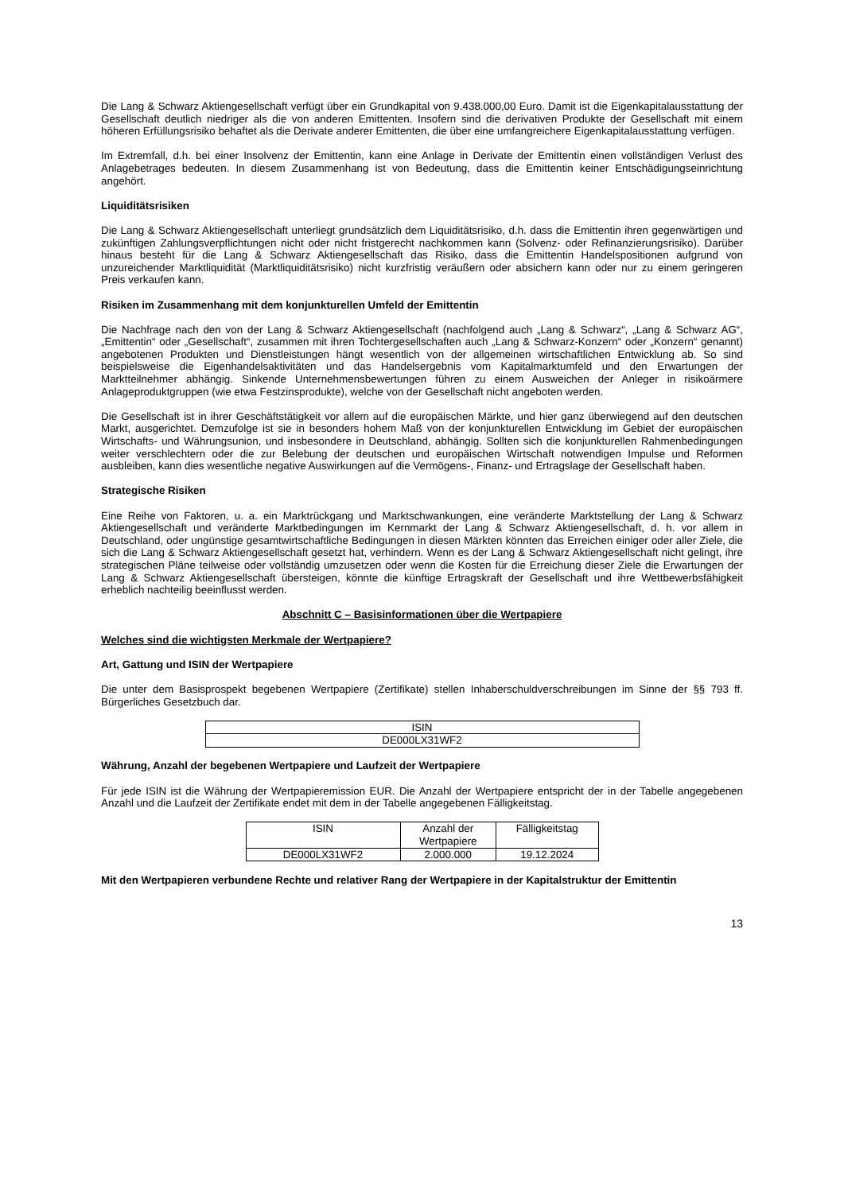Die Lang & Schwarz Aktiengesellschaft verfügt über ein Grundkapital von 9.438.000,00 Euro. Damit ist die Eigen­kapitalausstattung der Gesellschaft deutlich niedriger als die von anderen Emittenten. Insofern sind die derivativen Produkte der Gesellschaft mit einem höheren Erfüllungsrisiko behaftet als die Derivate anderer Emittenten, die über eine umfangreichere Eigenkapitalausstattung verfügen.
Im Extremfall, d.h. bei einer Insolvenz der Emittentin, kann eine Anlage in Derivate der Emittentin einen vollständigen Verlust des Anlagebetrages bedeuten. In diesem Zusammenhang ist von Bedeutung, dass die Emittentin keiner Entschädigungseinrichtung angehört.
Liquiditätsrisiken
Die Lang & Schwarz Aktiengesellschaft unterliegt grundsätzlich dem Liquiditätsrisiko, d.h. dass die Emittentin ihren gegenwärtigen und zukünftigen Zahlungsverpflichtungen nicht oder nicht fristgerecht nachkommen kann (Solvenz- oder Refinanzierungsrisiko). Darüber hinaus besteht für die Lang & Schwarz Aktiengesellschaft das Risiko, dass die Emittentin Handelspositionen aufgrund von unzureichender Marktliquidität (Marktliquiditätsrisiko) nicht kurzfristig veräußern oder absichern kann oder nur zu einem geringeren Preis verkaufen kann.
Risiken im Zusammenhang mit dem konjunkturellen Umfeld der Emittentin
Die Nachfrage nach den von der Lang & Schwarz Aktiengesellschaft (nachfolgend auch „Lang & Schwarz“, „Lang & Schwarz AG“, „Emittentin“ oder „Gesellschaft“, zusammen mit ihren Tochtergesellschaften auch „Lang & Schwarz-Konzern“ oder „Konzern“ genannt) angebotenen Produkten und Dienstleistungen hängt wesentlich von der allgemeinen wirtschaftlichen Entwicklung ab. So sind beispielsweise die Eigenhandelsaktivitäten und das Handelsergebnis vom Kapitalmarktumfeld und den Erwartungen der Marktteilnehmer abhängig. Sinkende Unternehmensbewertungen führen zu einem Ausweichen der Anleger in risikoärmere Anlageproduktgruppen (wie etwa Festzinsprodukte), welche von der Gesellschaft nicht angeboten werden.
Die Gesellschaft ist in ihrer Geschäftstätigkeit vor allem auf die europäischen Märkte, und hier ganz überwiegend auf den deutschen Markt, ausgerichtet. Demzufolge ist sie in besonders hohem Maß von der konjunkturellen Entwicklung im Gebiet der europäischen Wirtschafts- und Währungsunion, und insbesondere in Deutschland, abhängig. Sollten sich die konjunkturellen Rahmenbedingungen weiter verschlechtern oder die zur Belebung der deutschen und europäischen Wirtschaft notwendigen Impulse und Reformen ausbleiben, kann dies wesentliche negative Auswirkungen auf die Vermögens-, Finanz- und Ertragslage der Gesellschaft haben.
Strategische Risiken
Eine Reihe von Faktoren, u. a. ein Marktrückgang und Marktschwankungen, eine veränderte Marktstellung der Lang & Schwarz Aktiengesellschaft und veränderte Marktbedingungen im Kernmarkt der Lang & Schwarz Aktiengesellschaft, d. h. vor allem in Deutschland, oder ungünstige gesamtwirtschaftliche Bedingungen in diesen Märkten könnten das Erreichen einiger oder aller Ziele, die sich die Lang & Schwarz Aktiengesellschaft gesetzt hat, verhindern. Wenn es der Lang & Schwarz Aktiengesellschaft nicht gelingt, ihre strategischen Pläne teilweise oder vollständig umzusetzen oder wenn die Kosten für die Erreichung dieser Ziele die Erwartungen der Lang & Schwarz Aktiengesellschaft übersteigen, könnte die künftige Ertragskraft der Gesellschaft und ihre Wettbewerbsfähigkeit erheblich nachteilig beeinflusst werden.
Abschnitt C – Basisinformationen über die Wertpapiere
Welches sind die wichtigsten Merkmale der Wertpapiere?
Art, Gattung und ISIN der Wertpapiere
Die unter dem Basisprospekt begebenen Wertpapiere (Zertifikate) stellen Inhaberschuldverschreibungen im Sinne der §§ 793 ff. Bürgerliches Gesetzbuch dar.
| ISIN |
| --- |
| DE000LX31WF2 |
Währung, Anzahl der begebenen Wertpapiere und Laufzeit der Wertpapiere
Für jede ISIN ist die Währung der Wertpapieremission EUR. Die Anzahl der Wertpapiere entspricht der in der Tabelle angegebenen Anzahl und die Laufzeit der Zertifikate endet mit dem in der Tabelle angegebenen Fälligkeitstag.
| ISIN | Anzahl der Wertpapiere | Fälligkeitstag |
| --- | --- | --- |
| DE000LX31WF2 | 2.000.000 | 19.12.2024 |
Mit den Wertpapieren verbundene Rechte und relativer Rang der Wertpapiere in der Kapitalstruktur der Emittentin
13